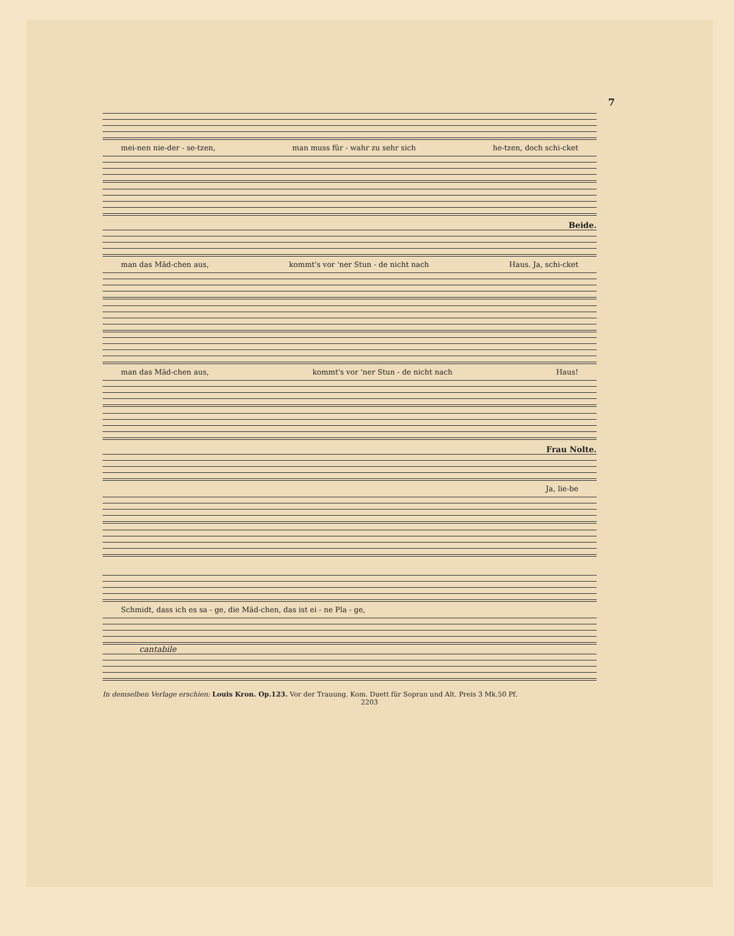7
mei-nen nie-der - se-tzen, man muss für - wahr zu sehr sich he-tzen, doch schi-cket
Beide.
man das Mäd-chen aus, kommt's vor 'ner Stun - de nicht nach Haus. Ja, schi-cket
man das Mäd-chen aus, kommt's vor 'ner Stun - de nicht nach Haus!
Frau Nolte.
Ja, lie-be
Schmidt, dass ich es sa - ge, die Mäd-chen, das ist ei - ne Pla - ge,
cantabile
In demselben Verlage erschien: Louis Kron. Op.123. Vor der Trauung. Kom. Duett für Sopran und Alt. Preis 3 Mk.50 Pf.
2203